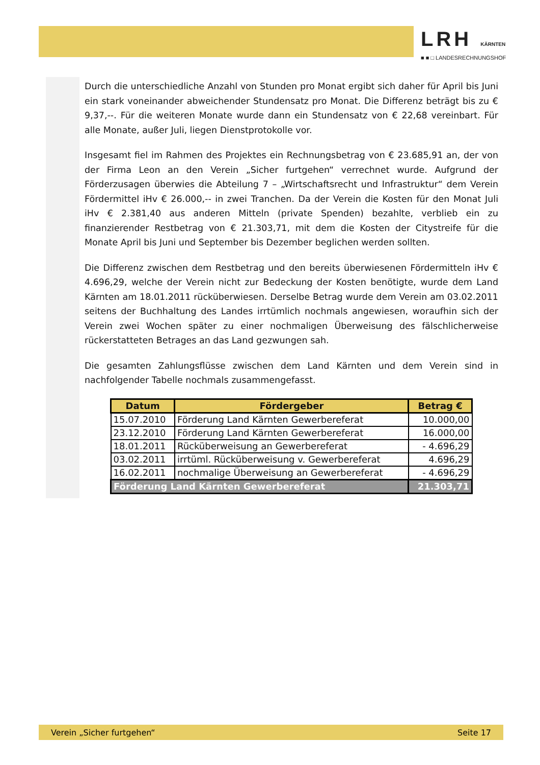LRH KÄRNTEN
■ ■ □ LANDESRECHNUNGSHOF
Durch die unterschiedliche Anzahl von Stunden pro Monat ergibt sich daher für April bis Juni ein stark voneinander abweichender Stundensatz pro Monat. Die Differenz beträgt bis zu € 9,37,--. Für die weiteren Monate wurde dann ein Stundensatz von € 22,68 vereinbart. Für alle Monate, außer Juli, liegen Dienstprotokolle vor.
Insgesamt fiel im Rahmen des Projektes ein Rechnungsbetrag von € 23.685,91 an, der von der Firma Leon an den Verein „Sicher furtgehen“ verrechnet wurde. Aufgrund der Förderzusagen überwies die Abteilung 7 – „Wirtschaftsrecht und Infrastruktur“ dem Verein Fördermittel iHv € 26.000,-- in zwei Tranchen. Da der Verein die Kosten für den Monat Juli iHv € 2.381,40 aus anderen Mitteln (private Spenden) bezahlte, verblieb ein zu finanzierender Restbetrag von € 21.303,71, mit dem die Kosten der Citystreife für die Monate April bis Juni und September bis Dezember beglichen werden sollten.
Die Differenz zwischen dem Restbetrag und den bereits überwiesenen Fördermitteln iHv € 4.696,29, welche der Verein nicht zur Bedeckung der Kosten benötigte, wurde dem Land Kärnten am 18.01.2011 rücküberwiesen. Derselbe Betrag wurde dem Verein am 03.02.2011 seitens der Buchhaltung des Landes irrtümlich nochmals angewiesen, woraufhin sich der Verein zwei Wochen später zu einer nochmaligen Überweisung des fälschlicherweise rückerstatteten Betrages an das Land gezwungen sah.
Die gesamten Zahlungsflüsse zwischen dem Land Kärnten und dem Verein sind in nachfolgender Tabelle nochmals zusammengefasst.
| Datum | Fördergeber | Betrag € |
| --- | --- | --- |
| 15.07.2010 | Förderung Land Kärnten Gewerbereferat | 10.000,00 |
| 23.12.2010 | Förderung Land Kärnten Gewerbereferat | 16.000,00 |
| 18.01.2011 | Rücküberweisung an Gewerbereferat | - 4.696,29 |
| 03.02.2011 | irrtüml. Rücküberweisung v. Gewerbereferat | 4.696,29 |
| 16.02.2011 | nochmalige Überweisung an Gewerbereferat | - 4.696,29 |
| Förderung Land Kärnten Gewerbereferat | | 21.303,71 |
Verein „Sicher furtgehen“ Seite 17